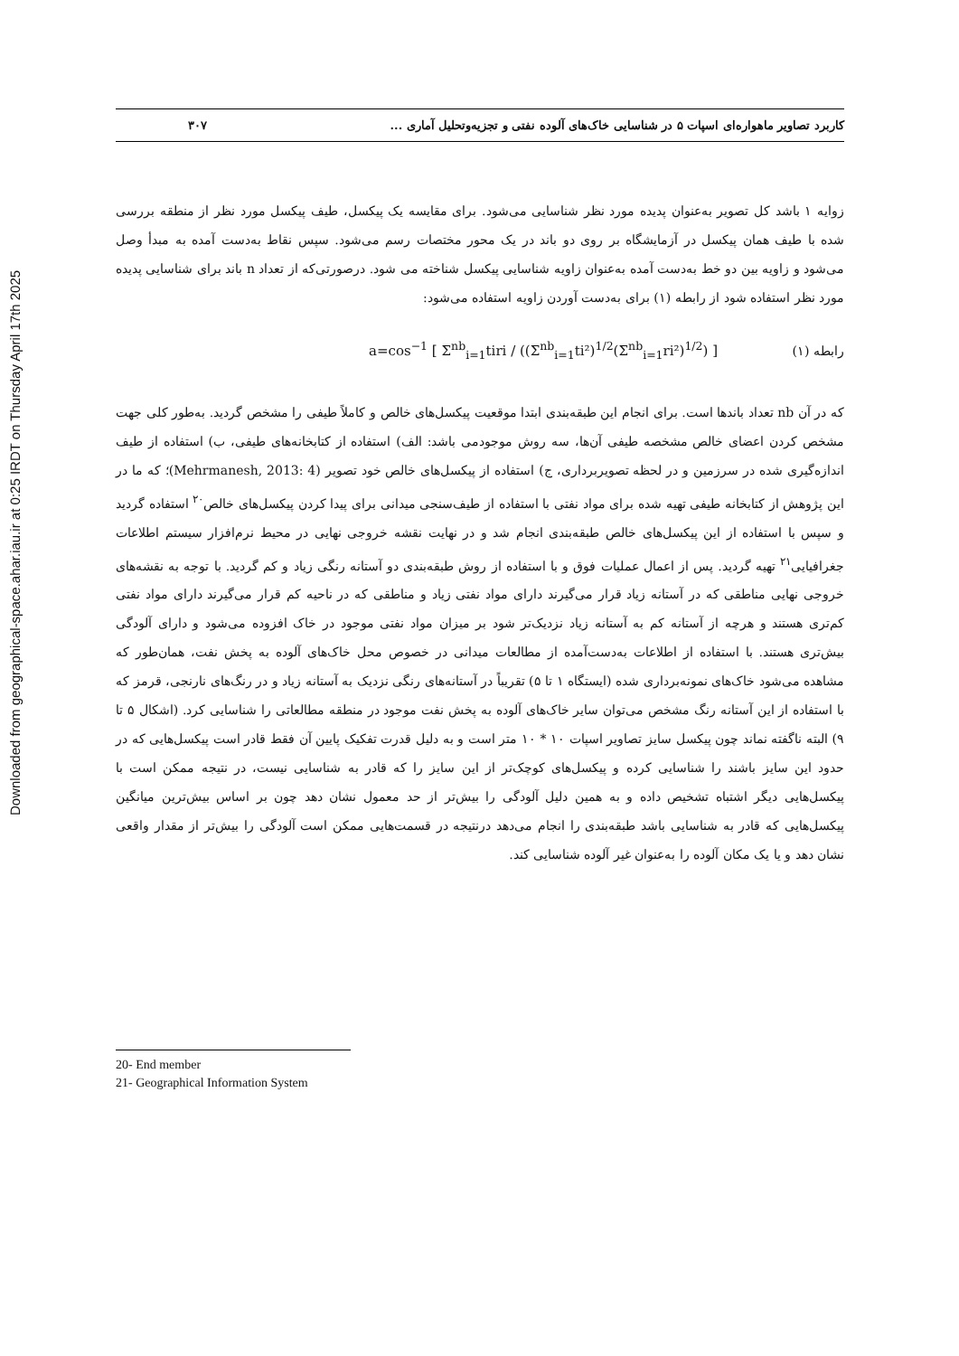Downloaded from geographical-space.ahar.iau.ir at 0:25 IRDT on Thursday April 17th 2025
کاربرد تصاویر ماهواره‌ای اسپات ۵ در شناسایی خاک‌های آلوده نفتی و تجزیه‌وتحلیل آماری ... ۳۰۷
زوایه ۱ باشد کل تصویر به‌عنوان پدیده مورد نظر شناسایی می‌شود. برای مقایسه یک پیکسل، طیف پیکسل مورد نظر از منطقه بررسی شده با طیف همان پیکسل در آزمایشگاه بر روی دو باند در یک محور مختصات رسم می‌شود. سپس نقاط به‌دست آمده به مبدأ وصل می‌شود و زاویه بین دو خط به‌دست آمده به‌عنوان زاویه شناسایی پیکسل شناخته می شود. درصورتی‌که از تعداد n باند برای شناسایی پدیده مورد نظر استفاده شود از رابطه (۱) برای به‌دست آوردن زاویه استفاده می‌شود:
رابطه (۱) a=cos<sup>−1</sup> [ Σ<sup>nb</sup><sub>i=1</sub>tiri / ((Σ<sup>nb</sup><sub>i=1</sub>ti²)<sup>1/2</sup>(Σ<sup>nb</sup><sub>i=1</sub>ri²)<sup>1/2</sup>) ]
که در آن nb تعداد باندها است. برای انجام این طبقه‌بندی ابتدا موقعیت پیکسل‌های خالص و کاملاً طیفی را مشخص گردید. به‌طور کلی جهت مشخص کردن اعضای خالص مشخصه طیفی آن‌ها، سه روش موجودمی باشد: الف) استفاده از کتابخانه‌های طیفی، ب) استفاده از طیف اندازه‌گیری شده در سرزمین و در لحظه تصویربرداری، ج) استفاده از پیکسل‌های خالص خود تصویر (Mehrmanesh, 2013: 4)؛ که ما در این پژوهش از کتابخانه طیفی تهیه شده برای مواد نفتی با استفاده از طیف‌سنجی میدانی برای پیدا کردن پیکسل‌های خالص<sup>۲۰</sup> استفاده گردید و سپس با استفاده از این پیکسل‌های خالص طبقه‌بندی انجام شد و در نهایت نقشه خروجی نهایی در محیط نرم‌افزار سیستم اطلاعات جغرافیایی<sup>۲۱</sup> تهیه گردید. پس از اعمال عملیات فوق و با استفاده از روش طبقه‌بندی دو آستانه رنگی زیاد و کم گردید. با توجه به نقشه‌های خروجی نهایی مناطقی که در آستانه زیاد قرار می‌گیرند دارای مواد نفتی زیاد و مناطقی که در ناحیه کم قرار می‌گیرند دارای مواد نفتی کم‌تری هستند و هرچه از آستانه کم به آستانه زیاد نزدیک‌تر شود بر میزان مواد نفتی موجود در خاک افزوده می‌شود و دارای آلودگی بیش‌تری هستند. با استفاده از اطلاعات به‌دست‌آمده از مطالعات میدانی در خصوص محل خاک‌های آلوده به پخش نفت، همان‌طور که مشاهده می‌شود خاک‌های نمونه‌برداری شده (ایستگاه ۱ تا ۵) تقریباً در آستانه‌های رنگی نزدیک به آستانه زیاد و در رنگ‌های نارنجی، قرمز که با استفاده از این آستانه رنگ مشخص می‌توان سایر خاک‌های آلوده به پخش نفت موجود در منطقه مطالعاتی را شناسایی کرد. (اشکال ۵ تا ۹) البته ناگفته نماند چون پیکسل سایز تصاویر اسپات ۱۰ * ۱۰ متر است و به دلیل قدرت تفکیک پایین آن فقط قادر است پیکسل‌هایی که در حدود این سایز باشند را شناسایی کرده و پیکسل‌های کوچک‌تر از این سایز را که قادر به شناسایی نیست، در نتیجه ممکن است با پیکسل‌هایی دیگر اشتباه تشخیص داده و به همین دلیل آلودگی را بیش‌تر از حد معمول نشان دهد چون بر اساس بیش‌ترین میانگین پیکسل‌هایی که قادر به شناسایی باشد طبقه‌بندی را انجام می‌دهد درنتیجه در قسمت‌هایی ممکن است آلودگی را بیش‌تر از مقدار واقعی نشان دهد و یا یک مکان آلوده را به‌عنوان غیر آلوده شناسایی کند.
20- End member
21- Geographical Information System